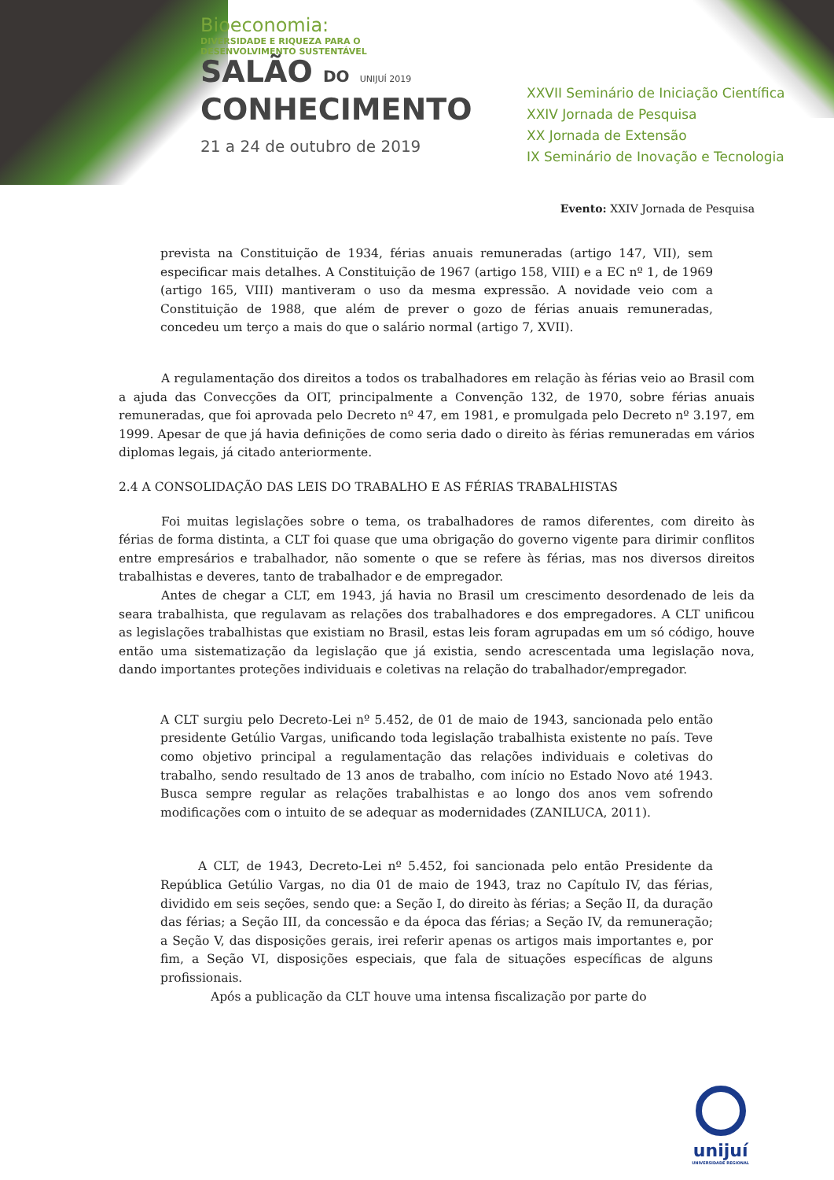Bioeconomia:
DIVERSIDADE E RIQUEZA PARA O
DESENVOLVIMENTO SUSTENTÁVEL
SALÃO DO UNIJUÍ 2019
CONHECIMENTO
21 a 24 de outubro de 2019
XXVII Seminário de Iniciação Científica
XXIV Jornada de Pesquisa
XX Jornada de Extensão
IX Seminário de Inovação e Tecnologia
Evento: XXIV Jornada de Pesquisa
prevista na Constituição de 1934, férias anuais remuneradas (artigo 147, VII), sem especificar mais detalhes. A Constituição de 1967 (artigo 158, VIII) e a EC nº 1, de 1969 (artigo 165, VIII) mantiveram o uso da mesma expressão. A novidade veio com a Constituição de 1988, que além de prever o gozo de férias anuais remuneradas, concedeu um terço a mais do que o salário normal (artigo 7, XVII).
A regulamentação dos direitos a todos os trabalhadores em relação às férias veio ao Brasil com a ajuda das Convecções da OIT, principalmente a Convenção 132, de 1970, sobre férias anuais remuneradas, que foi aprovada pelo Decreto nº 47, em 1981, e promulgada pelo Decreto nº 3.197, em 1999. Apesar de que já havia definições de como seria dado o direito às férias remuneradas em vários diplomas legais, já citado anteriormente.
2.4 A CONSOLIDAÇÃO DAS LEIS DO TRABALHO E AS FÉRIAS TRABALHISTAS
Foi muitas legislações sobre o tema, os trabalhadores de ramos diferentes, com direito às férias de forma distinta, a CLT foi quase que uma obrigação do governo vigente para dirimir conflitos entre empresários e trabalhador, não somente o que se refere às férias, mas nos diversos direitos trabalhistas e deveres, tanto de trabalhador e de empregador.
Antes de chegar a CLT, em 1943, já havia no Brasil um crescimento desordenado de leis da seara trabalhista, que regulavam as relações dos trabalhadores e dos empregadores. A CLT unificou as legislações trabalhistas que existiam no Brasil, estas leis foram agrupadas em um só código, houve então uma sistematização da legislação que já existia, sendo acrescentada uma legislação nova, dando importantes proteções individuais e coletivas na relação do trabalhador/empregador.
A CLT surgiu pelo Decreto-Lei nº 5.452, de 01 de maio de 1943, sancionada pelo então presidente Getúlio Vargas, unificando toda legislação trabalhista existente no país. Teve como objetivo principal a regulamentação das relações individuais e coletivas do trabalho, sendo resultado de 13 anos de trabalho, com início no Estado Novo até 1943. Busca sempre regular as relações trabalhistas e ao longo dos anos vem sofrendo modificações com o intuito de se adequar as modernidades (ZANILUCA, 2011).
A CLT, de 1943, Decreto-Lei nº 5.452, foi sancionada pelo então Presidente da República Getúlio Vargas, no dia 01 de maio de 1943, traz no Capítulo IV, das férias, dividido em seis seções, sendo que: a Seção I, do direito às férias; a Seção II, da duração das férias; a Seção III, da concessão e da época das férias; a Seção IV, da remuneração; a Seção V, das disposições gerais, irei referir apenas os artigos mais importantes e, por fim, a Seção VI, disposições especiais, que fala de situações específicas de alguns profissionais.
Após a publicação da CLT houve uma intensa fiscalização por parte do
unijuí
UNIVERSIDADE REGIONAL